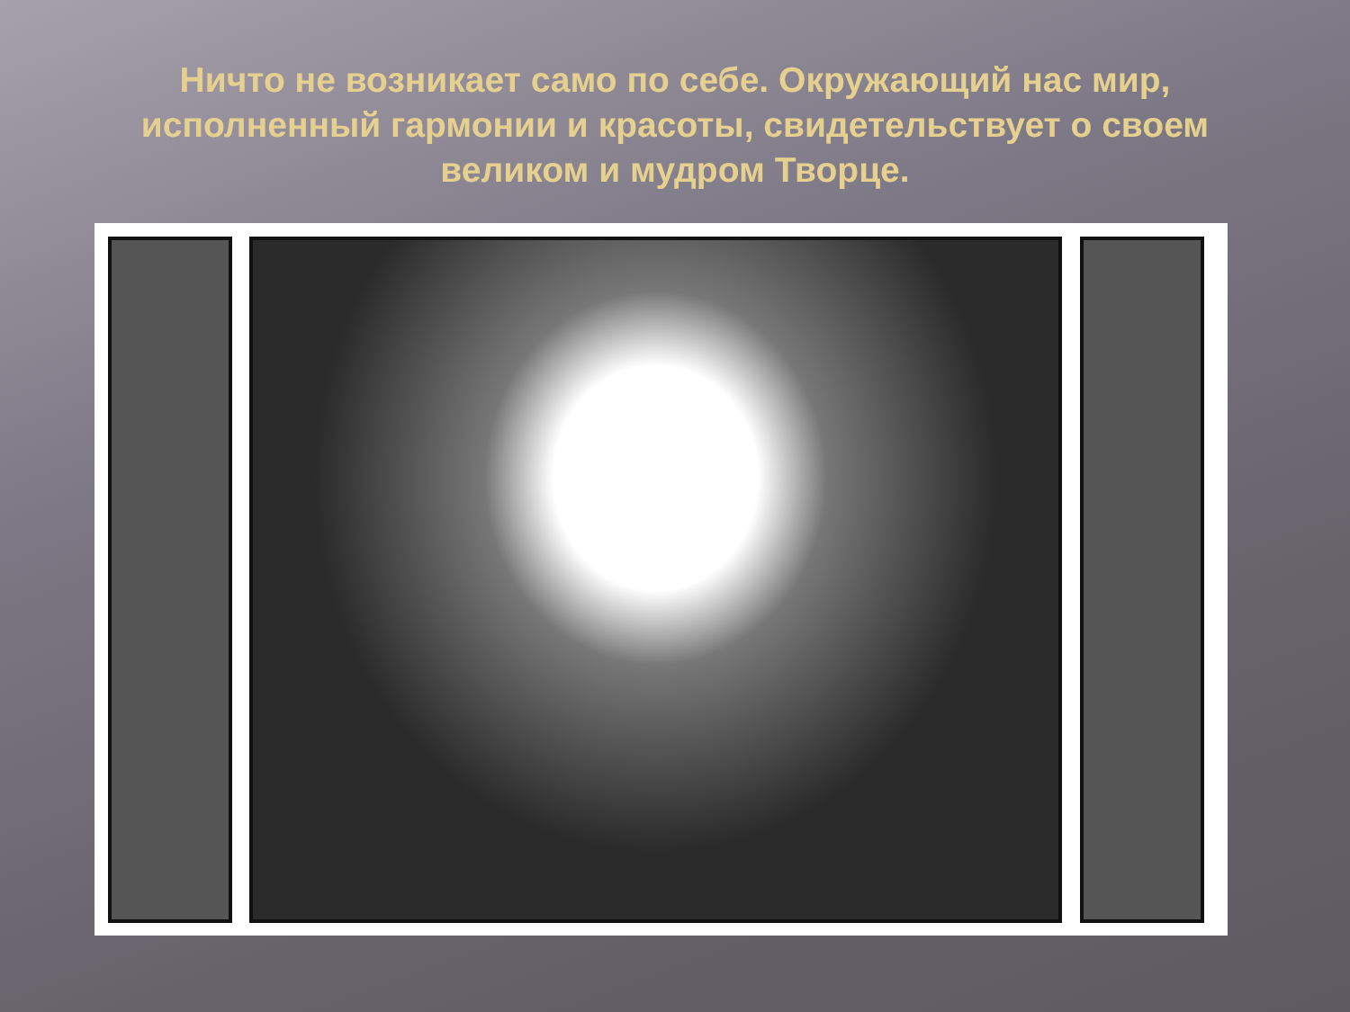Ничто не возникает само по себе. Окружающий нас мир, исполненный гармонии и красоты, свидетельствует о своем великом и мудром Творце.